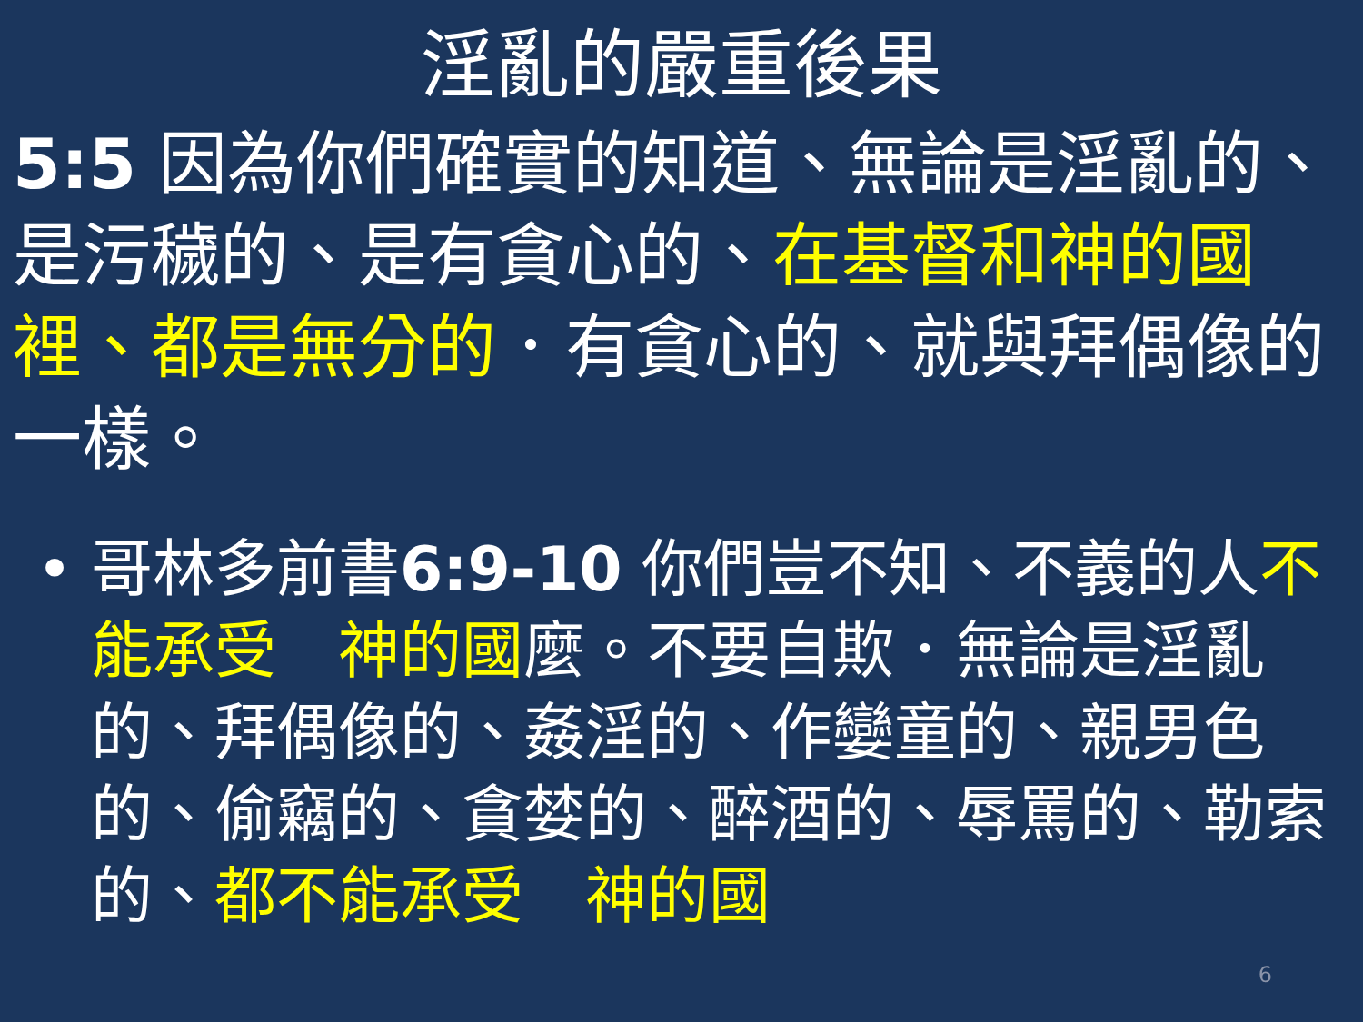淫亂的嚴重後果
5:5 因為你們確實的知道、無論是淫亂的、是污穢的、是有貪心的、在基督和神的國裡、都是無分的．有貪心的、就與拜偶像的一樣。
• 哥林多前書6:9-10 你們豈不知、不義的人不能承受　神的國麼。不要自欺．無論是淫亂的、拜偶像的、姦淫的、作孌童的、親男色的、偷竊的、貪婪的、醉酒的、辱罵的、勒索的、都不能承受　神的國
6